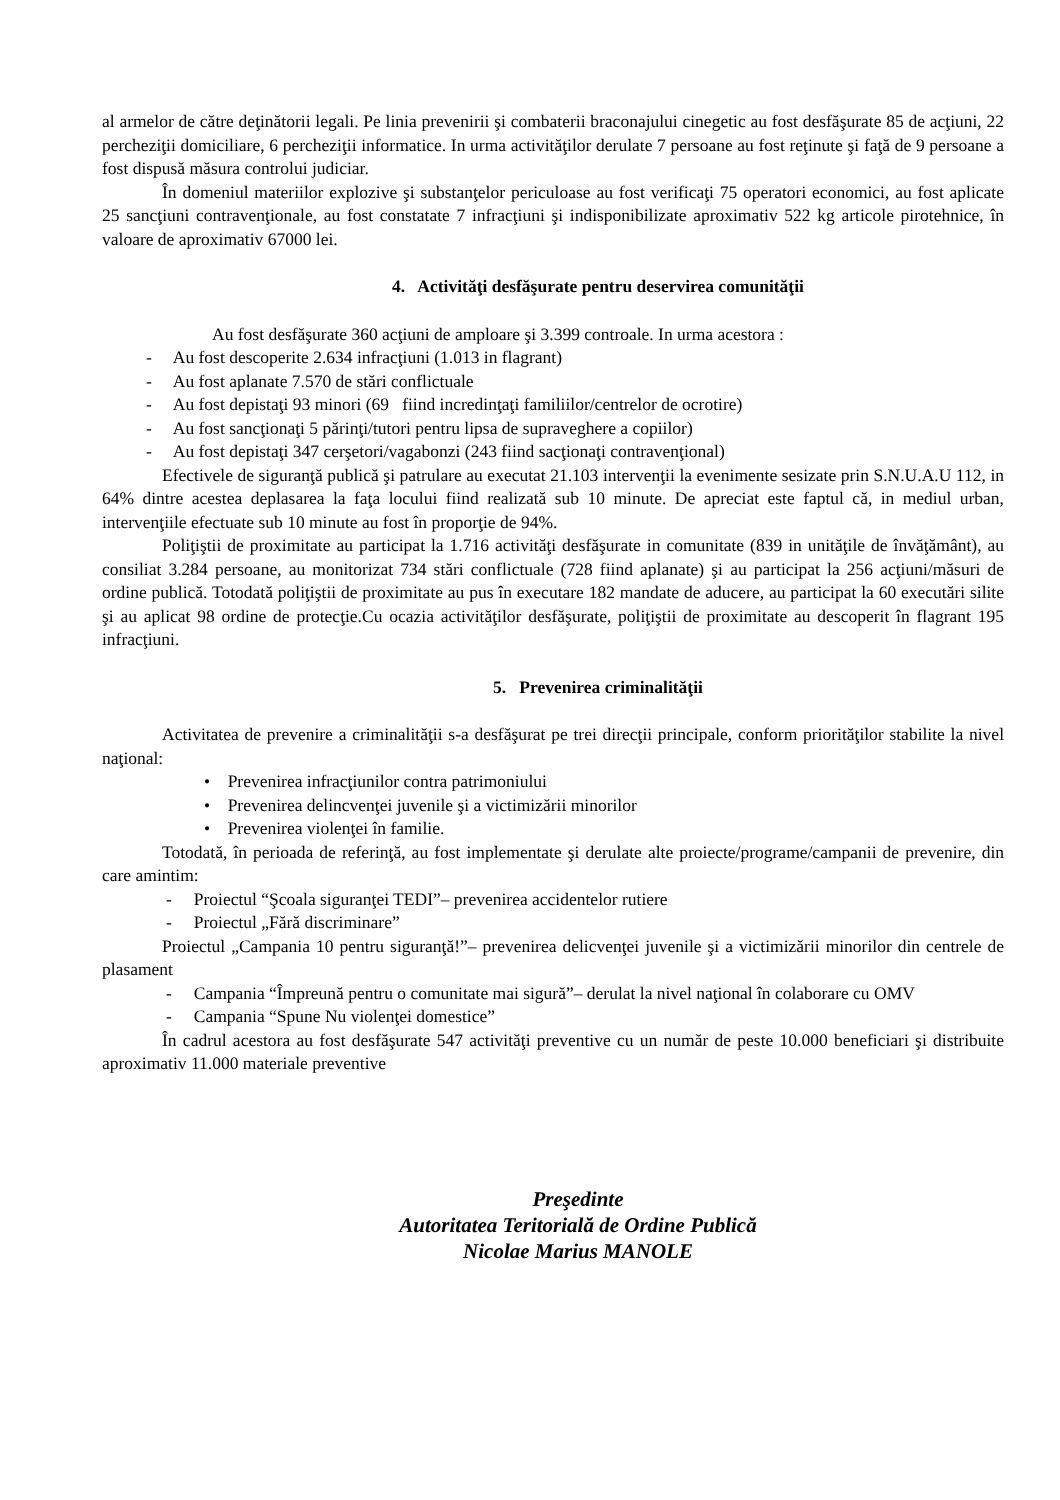al armelor de către deţinătorii legali. Pe linia prevenirii şi combaterii braconajului cinegetic au fost desfăşurate 85 de acţiuni, 22 percheziţii domiciliare, 6 percheziţii informatice. In urma activităţilor derulate 7 persoane au fost reţinute şi faţă de 9 persoane a fost dispusă măsura controlui judiciar.
În domeniul materiilor explozive şi substanţelor periculoase au fost verificaţi 75 operatori economici, au fost aplicate 25 sancţiuni contravenţionale, au fost constatate 7 infracţiuni şi indisponibilizate aproximativ 522 kg articole pirotehnice, în valoare de aproximativ 67000 lei.
4. Activităţi desfăşurate pentru deservirea comunităţii
Au fost desfăşurate 360 acţiuni de amploare şi 3.399 controale. In urma acestora :
- Au fost descoperite 2.634 infracţiuni (1.013 in flagrant)
- Au fost aplanate 7.570 de stări conflictuale
- Au fost depistaţi 93 minori (69 fiind incredinţaţi familiilor/centrelor de ocrotire)
- Au fost sancţionaţi 5 părinţi/tutori pentru lipsa de supraveghere a copiilor)
- Au fost depistaţi 347 cerşetori/vagabonzi (243 fiind sacţionaţi contravenţional)
Efectivele de siguranţă publică şi patrulare au executat 21.103 intervenţii la evenimente sesizate prin S.N.U.A.U 112, in 64% dintre acestea deplasarea la faţa locului fiind realizată sub 10 minute. De apreciat este faptul că, in mediul urban, intervenţiile efectuate sub 10 minute au fost în proporţie de 94%.
Poliţiştii de proximitate au participat la 1.716 activităţi desfăşurate in comunitate (839 in unităţile de învăţământ), au consiliat 3.284 persoane, au monitorizat 734 stări conflictuale (728 fiind aplanate) şi au participat la 256 acţiuni/măsuri de ordine publică. Totodată poliţiştii de proximitate au pus în executare 182 mandate de aducere, au participat la 60 executări silite şi au aplicat 98 ordine de protecţie.Cu ocazia activităţilor desfăşurate, poliţiştii de proximitate au descoperit în flagrant 195 infracţiuni.
5. Prevenirea criminalităţii
Activitatea de prevenire a criminalităţii s-a desfăşurat pe trei direcţii principale, conform priorităţilor stabilite la nivel naţional:
• Prevenirea infracţiunilor contra patrimoniului
• Prevenirea delincvenţei juvenile şi a victimizării minorilor
• Prevenirea violenţei în familie.
Totodată, în perioada de referinţă, au fost implementate şi derulate alte proiecte/programe/campanii de prevenire, din care amintim:
- Proiectul “Şcoala siguranţei TEDI”– prevenirea accidentelor rutiere
- Proiectul „Fără discriminare”
Proiectul „Campania 10 pentru siguranţă!”– prevenirea delicvenţei juvenile şi a victimizării minorilor din centrele de plasament
- Campania “Împreună pentru o comunitate mai sigură”– derulat la nivel naţional în colaborare cu OMV
- Campania “Spune Nu violenţei domestice”
În cadrul acestora au fost desfăşurate 547 activităţi preventive cu un număr de peste 10.000 beneficiari şi distribuite aproximativ 11.000 materiale preventive
Preşedinte
Autoritatea Teritorială de Ordine Publică
Nicolae Marius MANOLE